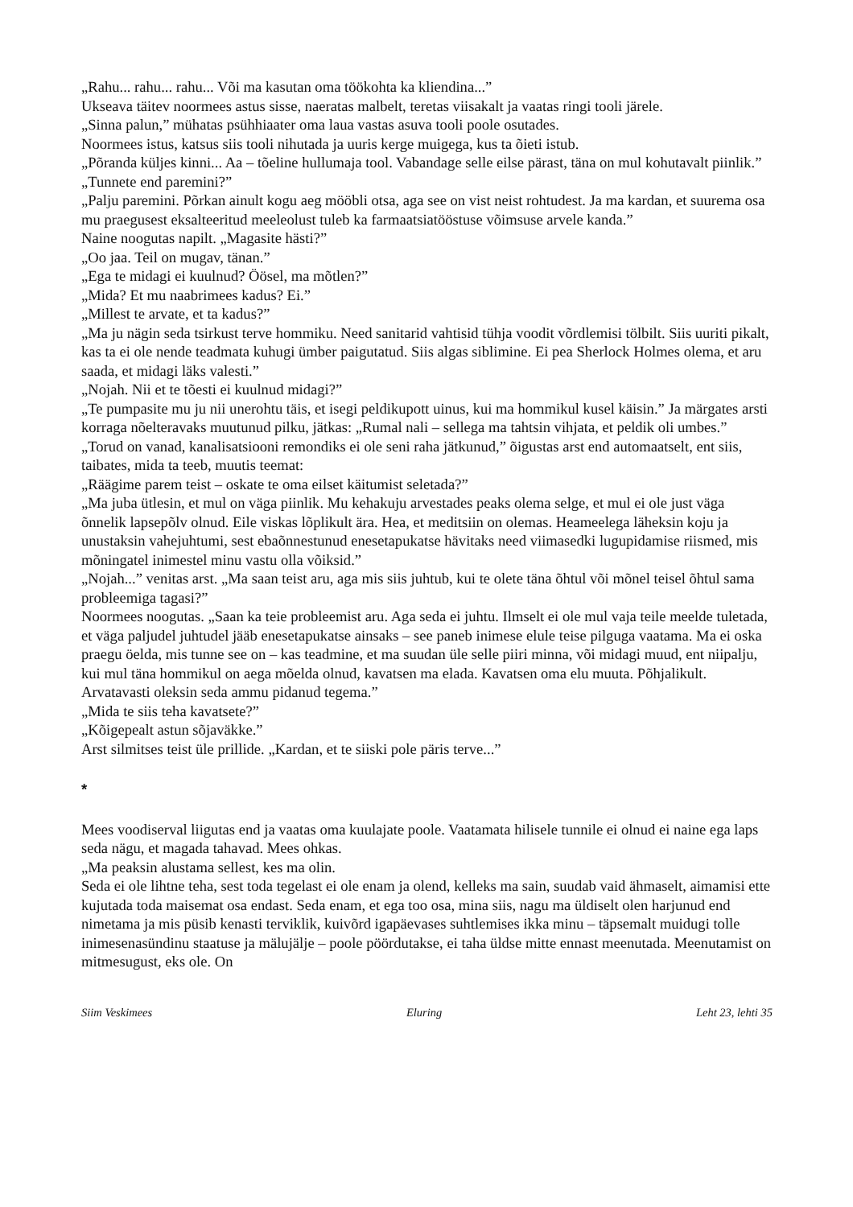„Rahu... rahu... rahu... Või ma kasutan oma töökohta ka kliendina...”
Ukseava täitev noormees astus sisse, naeratas malbelt, teretas viisakalt ja vaatas ringi tooli järele.
„Sinna palun,” mühatas psühhiaater oma laua vastas asuva tooli poole osutades.
Noormees istus, katsus siis tooli nihutada ja uuris kerge muigega, kus ta õieti istub.
„Põranda küljes kinni... Aa – tõeline hullumaja tool. Vabandage selle eilse pärast, täna on mul kohutavalt piinlik.”
„Tunnete end paremini?”
„Palju paremini. Põrkan ainult kogu aeg mööbli otsa, aga see on vist neist rohtudest. Ja ma kardan, et suurema osa mu praegusest eksalteeritud meeleolust tuleb ka farmaatsiatööstuse võimsuse arvele kanda.”
Naine noogutas napilt. „Magasite hästi?”
„Oo jaa. Teil on mugav, tänan.”
„Ega te midagi ei kuulnud? Öösel, ma mõtlen?”
„Mida? Et mu naabrimees kadus? Ei.”
„Millest te arvate, et ta kadus?”
„Ma ju nägin seda tsirkust terve hommiku. Need sanitarid vahtisid tühja voodit võrdlemisi tölbilt. Siis uuriti pikalt, kas ta ei ole nende teadmata kuhugi ümber paigutatud. Siis algas siblimine. Ei pea Sherlock Holmes olema, et aru saada, et midagi läks valesti.”
„Nojah. Nii et te tõesti ei kuulnud midagi?”
„Te pumpasite mu ju nii unerohtu täis, et isegi peldikupott uinus, kui ma hommikul kusel käisin.” Ja märgates arsti korraga nõelteravaks muutunud pilku, jätkas: „Rumal nali – sellega ma tahtsin vihjata, et peldik oli umbes.”
„Torud on vanad, kanalisatsiooni remondiks ei ole seni raha jätkunud,” õigustas arst end automaatselt, ent siis, taibates, mida ta teeb, muutis teemat:
„Räägime parem teist – oskate te oma eilset käitumist seletada?”
„Ma juba ütlesin, et mul on väga piinlik. Mu kehakuju arvestades peaks olema selge, et mul ei ole just väga õnnelik lapsepõlv olnud. Eile viskas lõplikult ära. Hea, et meditsiin on olemas. Heameelega läheksin koju ja unustaksin vahejuhtumi, sest ebaõnnestunud enesetapukatse hävitaks need viimasedki lugupidamise riismed, mis mõningatel inimestel minu vastu olla võiksid.”
„Nojah...” venitas arst. „Ma saan teist aru, aga mis siis juhtub, kui te olete täna õhtul või mõnel teisel õhtul sama probleemiga tagasi?”
Noormees noogutas. „Saan ka teie probleemist aru. Aga seda ei juhtu. Ilmselt ei ole mul vaja teile meelde tuletada, et väga paljudel juhtudel jääb enesetapukatse ainsaks – see paneb inimese elule teise pilguga vaatama. Ma ei oska praegu öelda, mis tunne see on – kas teadmine, et ma suudan üle selle piiri minna, või midagi muud, ent niipalju, kui mul täna hommikul on aega mõelda olnud, kavatsen ma elada. Kavatsen oma elu muuta. Põhjalikult. Arvatavasti oleksin seda ammu pidanud tegema.”
„Mida te siis teha kavatsete?”
„Kõigepealt astun sõjaväkke.”
Arst silmitses teist üle prillide. „Kardan, et te siiski pole päris terve...”
*
Mees voodiserval liigutas end ja vaatas oma kuulajate poole. Vaatamata hilisele tunnile ei olnud ei naine ega laps seda nägu, et magada tahavad. Mees ohkas.
„Ma peaksin alustama sellest, kes ma olin.
Seda ei ole lihtne teha, sest toda tegelast ei ole enam ja olend, kelleks ma sain, suudab vaid ähmaselt, aimamisi ette kujutada toda maisemat osa endast. Seda enam, et ega too osa, mina siis, nagu ma üldiselt olen harjunud end nimetama ja mis püsib kenasti terviklik, kuivõrd igapäevases suhtlemises ikka minu – täpsemalt muidugi tolle inimesenasündinu staatuse ja mälujälje – poole pöördutakse, ei taha üldse mitte ennast meenutada. Meenutamist on mitmesugust, eks ole. On
Siim Veskimees Eluring Leht 23, lehti 35